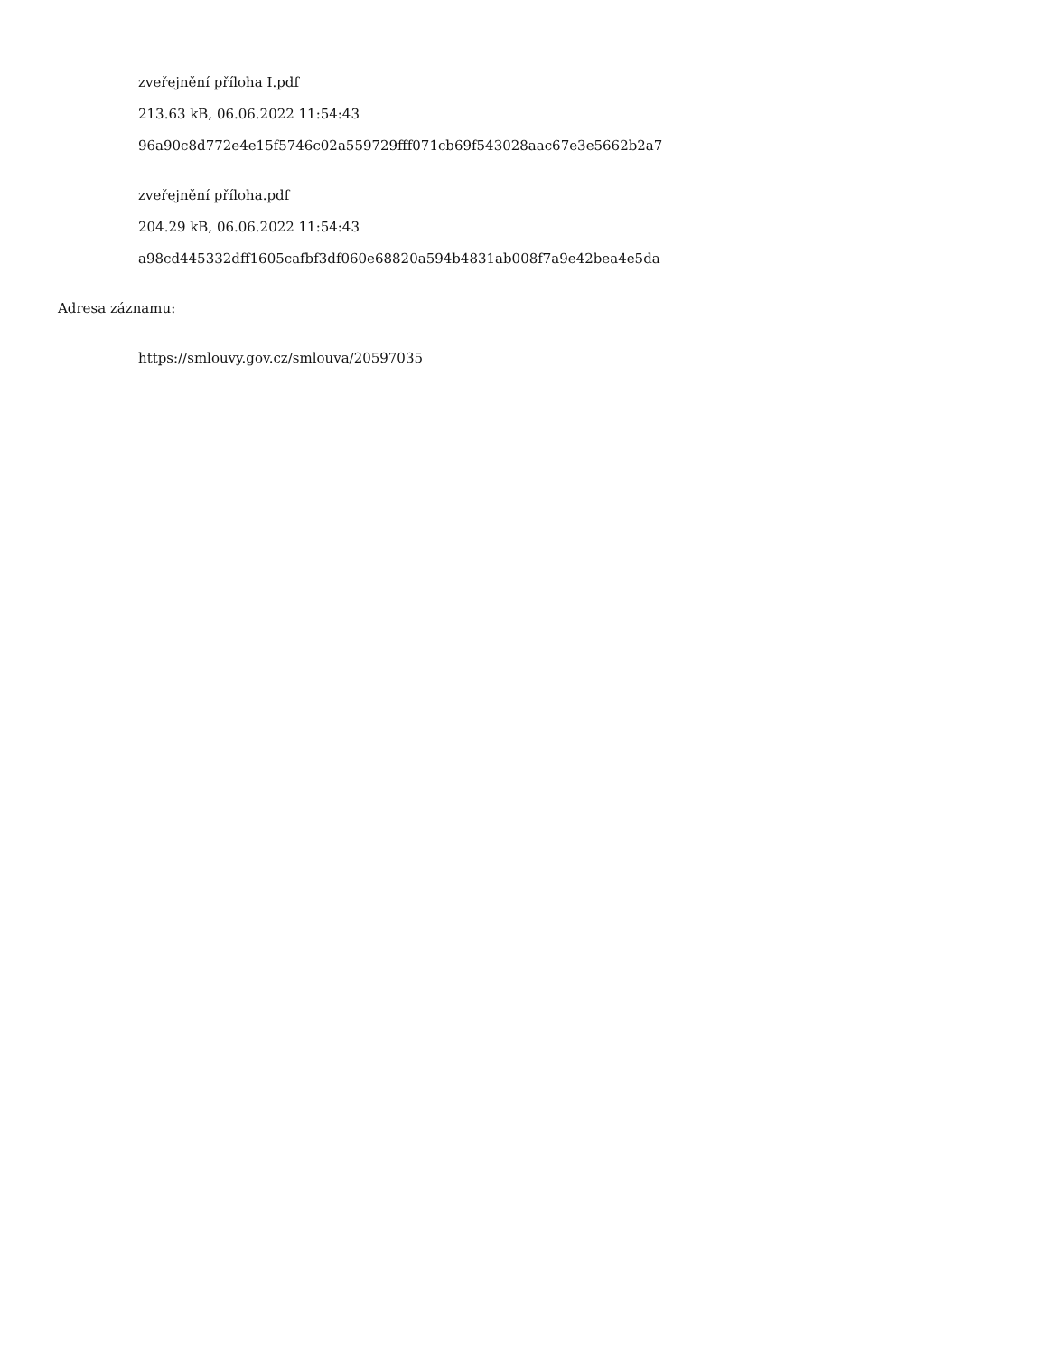zveřejnění příloha I.pdf
213.63 kB, 06.06.2022 11:54:43
96a90c8d772e4e15f5746c02a559729fff071cb69f543028aac67e3e5662b2a7
zveřejnění příloha.pdf
204.29 kB, 06.06.2022 11:54:43
a98cd445332dff1605cafbf3df060e68820a594b4831ab008f7a9e42bea4e5da
Adresa záznamu:
https://smlouvy.gov.cz/smlouva/20597035